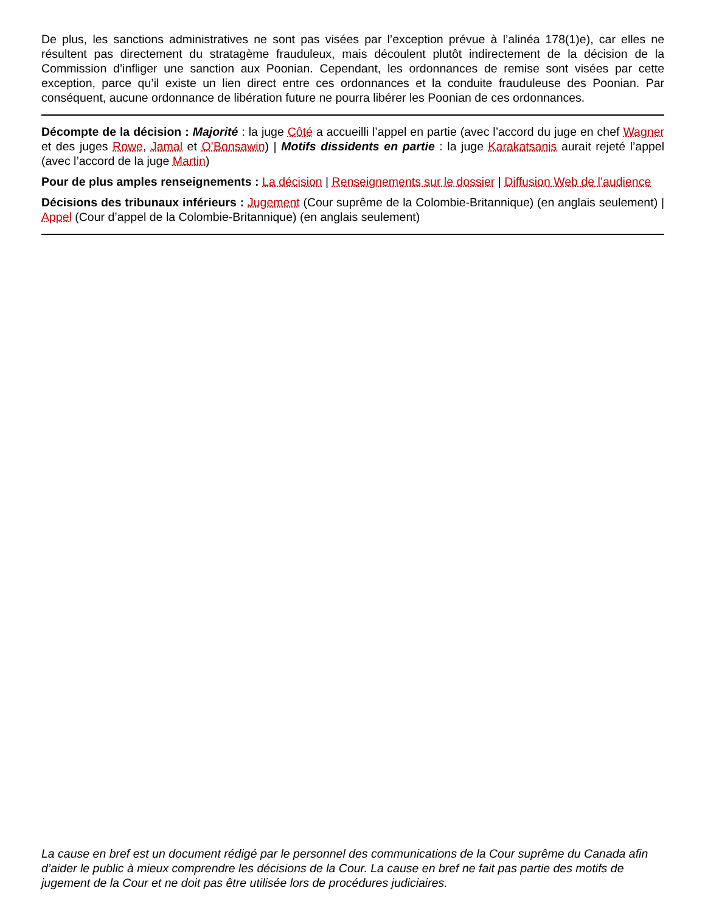De plus, les sanctions administratives ne sont pas visées par l’exception prévue à l’alinéa 178(1)e), car elles ne résultent pas directement du stratagème frauduleux, mais découlent plutôt indirectement de la décision de la Commission d’infliger une sanction aux Poonian. Cependant, les ordonnances de remise sont visées par cette exception, parce qu’il existe un lien direct entre ces ordonnances et la conduite frauduleuse des Poonian. Par conséquent, aucune ordonnance de libération future ne pourra libérer les Poonian de ces ordonnances.
Décompte de la décision : Majorité : la juge Côté a accueilli l’appel en partie (avec l’accord du juge en chef Wagner et des juges Rowe, Jamal et O’Bonsawin) | Motifs dissidents en partie : la juge Karakatsanis aurait rejeté l’appel (avec l’accord de la juge Martin)
Pour de plus amples renseignements : La décision | Renseignements sur le dossier | Diffusion Web de l’audience
Décisions des tribunaux inférieurs : Jugement (Cour suprême de la Colombie-Britannique) (en anglais seulement) | Appel (Cour d’appel de la Colombie-Britannique) (en anglais seulement)
La cause en bref est un document rédigé par le personnel des communications de la Cour suprême du Canada afin d’aider le public à mieux comprendre les décisions de la Cour. La cause en bref ne fait pas partie des motifs de jugement de la Cour et ne doit pas être utilisée lors de procédures judiciaires.